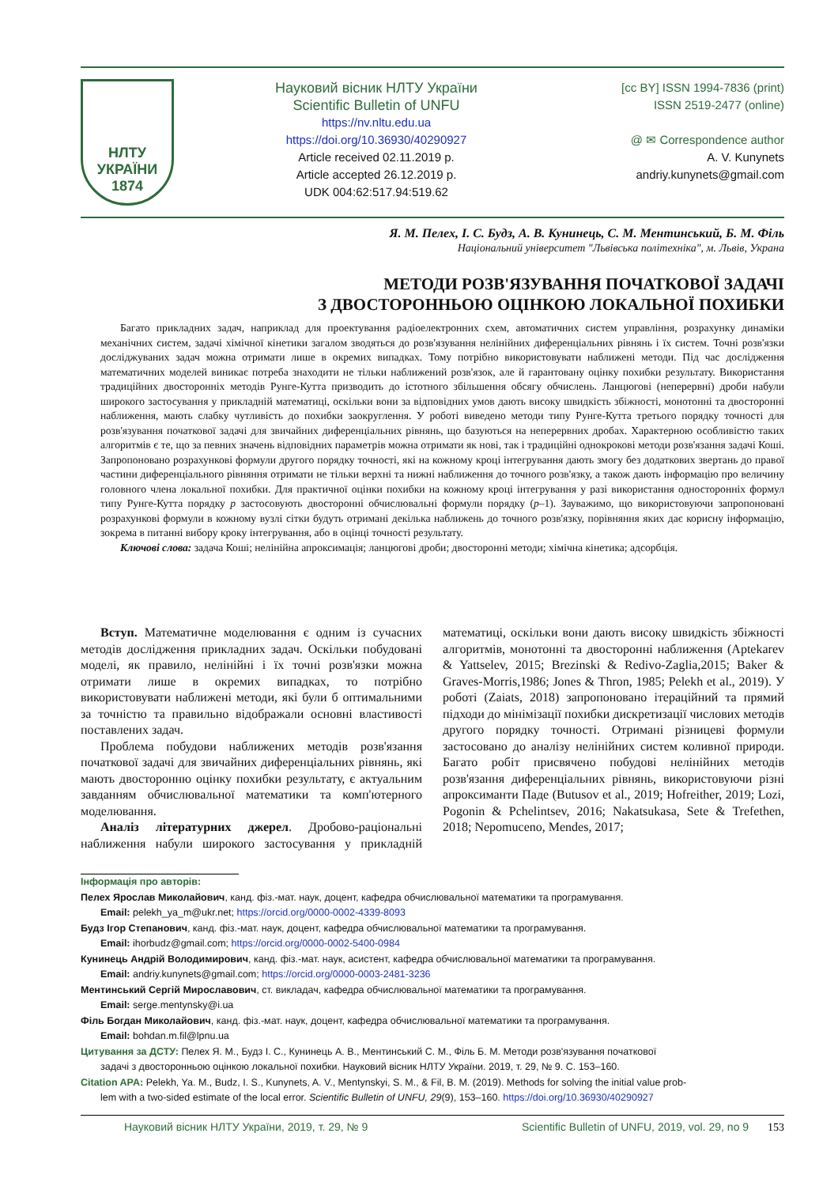НЛТУ
УКРАЇНИ
1874
Науковий вісник НЛТУ України
Scientific Bulletin of UNFU
https://nv.nltu.edu.ua
https://doi.org/10.36930/40290927
Article received 02.11.2019 р.
Article accepted 26.12.2019 р.
UDK 004:62:517.94:519.62
[cc BY] ISSN 1994-7836 (print)
ISSN 2519-2477 (online)
@ ✉ Correspondence author
A. V. Kunynets
andriy.kunynets@gmail.com
Я. М. Пелех, І. С. Будз, А. В. Кунинець, С. М. Ментинський, Б. М. Філь
Національний університет "Львівська політехніка", м. Львів, Украна
МЕТОДИ РОЗВ'ЯЗУВАННЯ ПОЧАТКОВОЇ ЗАДАЧІ
З ДВОСТОРОННЬОЮ ОЦІНКОЮ ЛОКАЛЬНОЇ ПОХИБКИ
Багато прикладних задач, наприклад для проектування радіоелектронних схем, автоматичних систем управління, розрахунку динаміки механічних систем, задачі хімічної кінетики загалом зводяться до розв'язування нелінійних диференціальних рівнянь і їх систем. Точні розв'язки досліджуваних задач можна отримати лише в окремих випадках. Тому потрібно використовувати наближені методи. Під час дослідження математичних моделей виникає потреба знаходити не тільки наближений розв'язок, але й гарантовану оцінку похибки результату. Використання традиційних двосторонніх методів Рунге-Кутта призводить до істотного збільшення обсягу обчислень. Ланцюгові (неперервні) дроби набули широкого застосування у прикладній математиці, оскільки вони за відповідних умов дають високу швидкість збіжності, монотонні та двосторонні наближення, мають слабку чутливість до похибки заокруглення. У роботі виведено методи типу Рунге-Кутта третього порядку точності для розв'язування початкової задачі для звичайних диференціальних рівнянь, що базуються на неперервних дробах. Характерною особливістю таких алгоритмів є те, що за певних значень відповідних параметрів можна отримати як нові, так і традиційні однокрокові методи розв'язання задачі Коші. Запропоновано розрахункові формули другого порядку точності, які на кожному кроці інтегрування дають змогу без додаткових звертань до правої частини диференціального рівняння отримати не тільки верхні та нижні наближення до точного розв'язку, а також дають інформацію про величину головного члена локальної похибки. Для практичної оцінки похибки на кожному кроці інтегрування у разі використання односторонніх формул типу Рунге-Кутта порядку p застосовують двосторонні обчислювальні формули порядку (p–1). Зауважимо, що використовуючи запропоновані розрахункові формули в кожному вузлі сітки будуть отримані декілька наближень до точного розв'язку, порівняння яких дає корисну інформацію, зокрема в питанні вибору кроку інтегрування, або в оцінці точності результату.
Ключові слова: задача Коші; нелінійна апроксимація; ланцюгові дроби; двосторонні методи; хімічна кінетика; адсорбція.
Вступ. Математичне моделювання є одним із сучасних методів дослідження прикладних задач. Оскільки побудовані моделі, як правило, нелінійні і їх точні розв'язки можна отримати лише в окремих випадках, то потрібно використовувати наближені методи, які були б оптимальними за точністю та правильно відображали основні властивості поставлених задач.
Проблема побудови наближених методів розв'язання початкової задачі для звичайних диференціальних рівнянь, які мають двосторонню оцінку похибки результату, є актуальним завданням обчислювальної математики та комп'ютерного моделювання.
Аналіз літературних джерел. Дробово-раціональні наближення набули широкого застосування у прикладній математиці, оскільки вони дають високу швидкість збіжності алгоритмів, монотонні та двосторонні наближення (Aptekarev & Yattselev, 2015; Brezinski & Redivo-Zaglia,2015; Baker & Graves-Morris,1986; Jones & Thron, 1985; Pelekh et al., 2019). У роботі (Zaiats, 2018) запропоновано ітераційний та прямий підходи до мінімізації похибки дискретизації числових методів другого порядку точності. Отримані різницеві формули застосовано до аналізу нелінійних систем коливної природи. Багато робіт присвячено побудові нелінійних методів розв'язання диференціальних рівнянь, використовуючи різні апроксиманти Паде (Butusov et al., 2019; Hofreither, 2019; Lozi, Pogonin & Pchelintsev, 2016; Nakatsukasa, Sete & Trefethen, 2018; Nepomuceno, Mendes, 2017;
Інформація про авторів:
Пелех Ярослав Миколайович, канд. фіз.-мат. наук, доцент, кафедра обчислювальної математики та програмування.
Email: pelekh_ya_m@ukr.net; https://orcid.org/0000-0002-4339-8093
Будз Ігор Степанович, канд. фіз.-мат. наук, доцент, кафедра обчислювальної математики та програмування.
Email: ihorbudz@gmail.com; https://orcid.org/0000-0002-5400-0984
Кунинець Андрій Володимирович, канд. фіз.-мат. наук, асистент, кафедра обчислювальної математики та програмування.
Email: andriy.kunynets@gmail.com; https://orcid.org/0000-0003-2481-3236
Ментинський Сергій Мирославович, ст. викладач, кафедра обчислювальної математики та програмування.
Email: serge.mentynsky@i.ua
Філь Богдан Миколайович, канд. фіз.-мат. наук, доцент, кафедра обчислювальної математики та програмування.
Email: bohdan.m.fil@lpnu.ua
Цитування за ДСТУ: Пелех Я. М., Будз І. С., Кунинець А. В., Ментинський С. М., Філь Б. М. Методи розв'язування початкової
задачі з двосторонньою оцінкою локальної похибки. Науковий вісник НЛТУ України. 2019, т. 29, № 9. С. 153–160.
Citation APA: Pelekh, Ya. M., Budz, I. S., Kunynets, A. V., Mentynskyi, S. M., & Fil, B. M. (2019). Methods for solving the initial value prob-
lem with a two-sided estimate of the local error. Scientific Bulletin of UNFU, 29(9), 153–160. https://doi.org/10.36930/40290927
Науковий вісник НЛТУ України, 2019, т. 29, № 9 Scientific Bulletin of UNFU, 2019, vol. 29, no 9 153